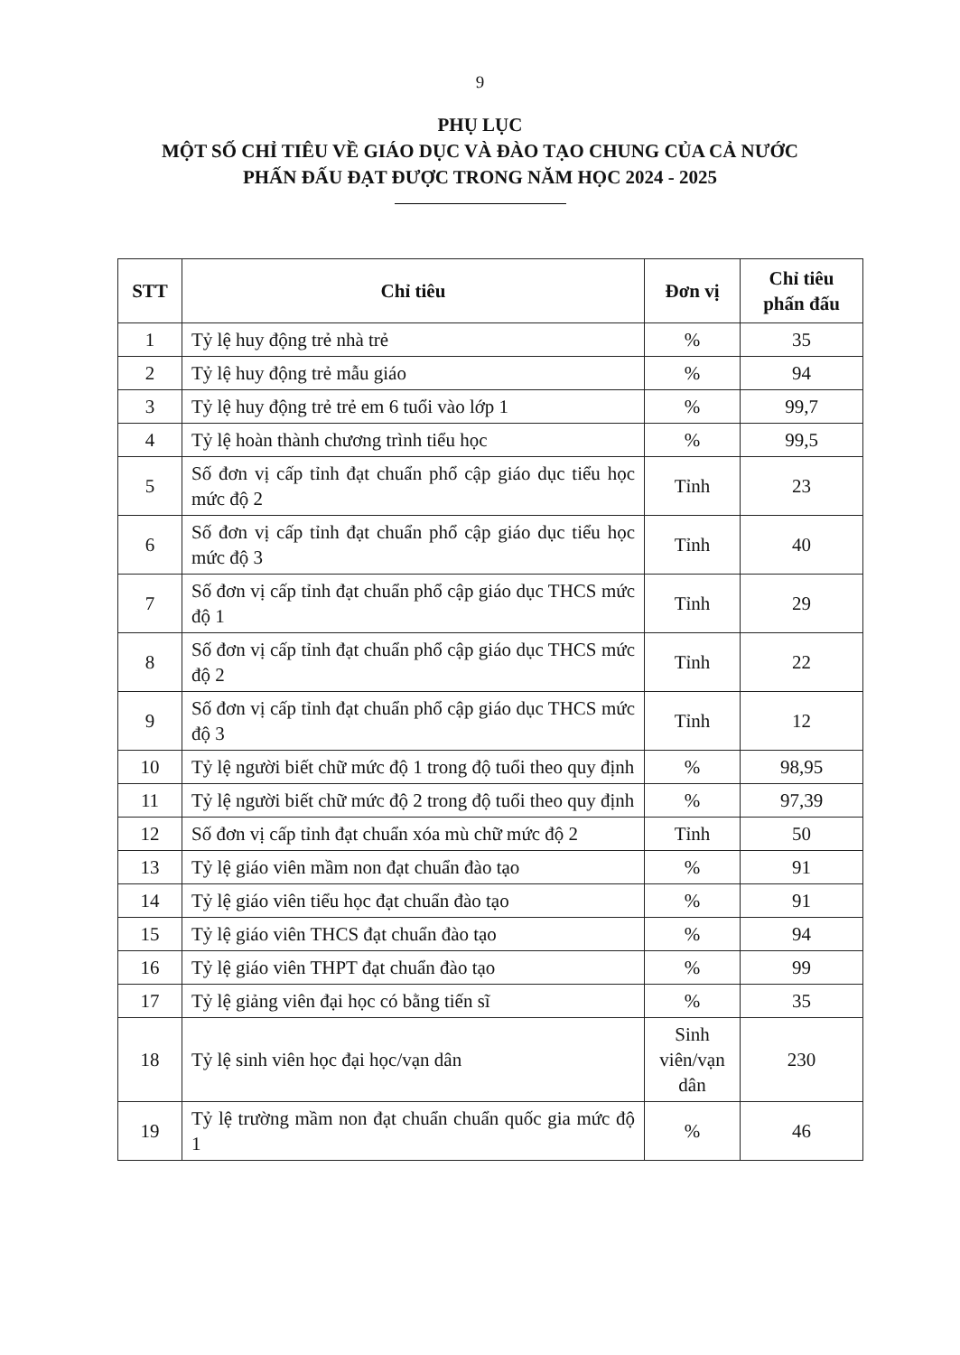9
PHỤ LỤC
MỘT SỐ CHỈ TIÊU VỀ GIÁO DỤC VÀ ĐÀO TẠO CHUNG CỦA CẢ NƯỚC
PHẤN ĐẤU ĐẠT ĐƯỢC TRONG NĂM HỌC 2024 - 2025
| STT | Chỉ tiêu | Đơn vị | Chỉ tiêu phấn đấu |
| --- | --- | --- | --- |
| 1 | Tỷ lệ huy động trẻ nhà trẻ | % | 35 |
| 2 | Tỷ lệ huy động trẻ mẫu giáo | % | 94 |
| 3 | Tỷ lệ huy động trẻ trẻ em 6 tuổi vào lớp 1 | % | 99,7 |
| 4 | Tỷ lệ hoàn thành chương trình tiểu học | % | 99,5 |
| 5 | Số đơn vị cấp tỉnh đạt chuẩn phổ cập giáo dục tiểu học mức độ 2 | Tỉnh | 23 |
| 6 | Số đơn vị cấp tỉnh đạt chuẩn phổ cập giáo dục tiểu học mức độ 3 | Tỉnh | 40 |
| 7 | Số đơn vị cấp tỉnh đạt chuẩn phổ cập giáo dục THCS mức độ 1 | Tỉnh | 29 |
| 8 | Số đơn vị cấp tỉnh đạt chuẩn phổ cập giáo dục THCS mức độ 2 | Tỉnh | 22 |
| 9 | Số đơn vị cấp tỉnh đạt chuẩn phổ cập giáo dục THCS mức độ 3 | Tỉnh | 12 |
| 10 | Tỷ lệ người biết chữ mức độ 1 trong độ tuổi theo quy định | % | 98,95 |
| 11 | Tỷ lệ người biết chữ mức độ 2 trong độ tuổi theo quy định | % | 97,39 |
| 12 | Số đơn vị cấp tỉnh đạt chuẩn xóa mù chữ mức độ 2 | Tỉnh | 50 |
| 13 | Tỷ lệ giáo viên mầm non đạt chuẩn đào tạo | % | 91 |
| 14 | Tỷ lệ giáo viên tiểu học đạt chuẩn đào tạo | % | 91 |
| 15 | Tỷ lệ giáo viên THCS đạt chuẩn đào tạo | % | 94 |
| 16 | Tỷ lệ giáo viên THPT đạt chuẩn đào tạo | % | 99 |
| 17 | Tỷ lệ giảng viên đại học có bằng tiến sĩ | % | 35 |
| 18 | Tỷ lệ sinh viên học đại học/vạn dân | Sinh viên/vạn dân | 230 |
| 19 | Tỷ lệ trường mầm non đạt chuẩn chuẩn quốc gia mức độ 1 | % | 46 |